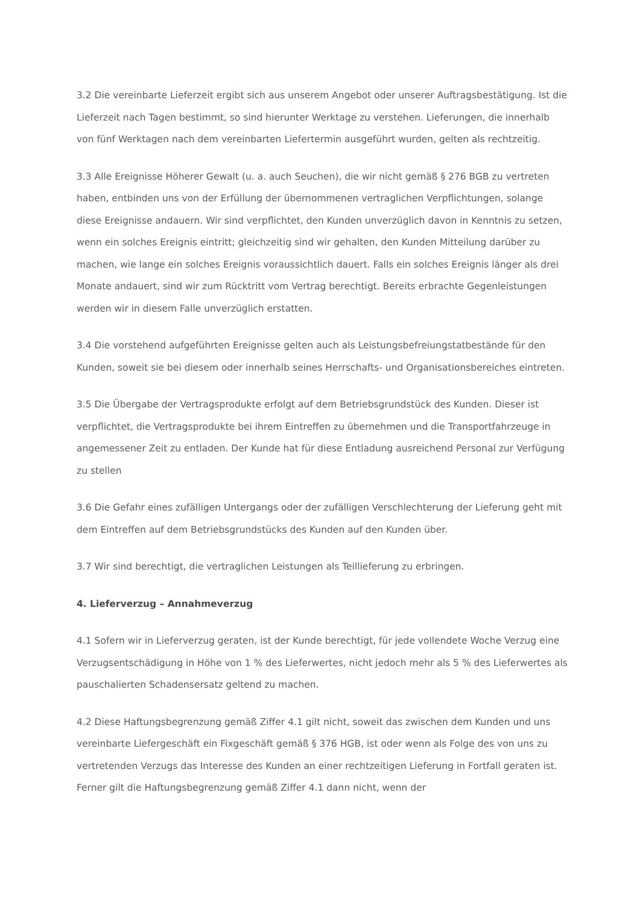3.2 Die vereinbarte Lieferzeit ergibt sich aus unserem Angebot oder unserer Auftragsbestätigung. Ist die Lieferzeit nach Tagen bestimmt, so sind hierunter Werktage zu verstehen. Lieferungen, die innerhalb von fünf Werktagen nach dem vereinbarten Liefertermin ausgeführt wurden, gelten als rechtzeitig.
3.3 Alle Ereignisse Höherer Gewalt (u. a. auch Seuchen), die wir nicht gemäß § 276 BGB zu vertreten haben, entbinden uns von der Erfüllung der übernommenen vertraglichen Verpflichtungen, solange diese Ereignisse andauern. Wir sind verpflichtet, den Kunden unverzüglich davon in Kenntnis zu setzen, wenn ein solches Ereignis eintritt; gleichzeitig sind wir gehalten, den Kunden Mitteilung darüber zu machen, wie lange ein solches Ereignis voraussichtlich dauert. Falls ein solches Ereignis länger als drei Monate andauert, sind wir zum Rücktritt vom Vertrag berechtigt. Bereits erbrachte Gegenleistungen werden wir in diesem Falle unverzüglich erstatten.
3.4 Die vorstehend aufgeführten Ereignisse gelten auch als Leistungsbefreiungstatbestände für den Kunden, soweit sie bei diesem oder innerhalb seines Herrschafts- und Organisationsbereiches eintreten.
3.5 Die Übergabe der Vertragsprodukte erfolgt auf dem Betriebsgrundstück des Kunden. Dieser ist verpflichtet, die Vertragsprodukte bei ihrem Eintreffen zu übernehmen und die Transportfahrzeuge in angemessener Zeit zu entladen. Der Kunde hat für diese Entladung ausreichend Personal zur Verfügung zu stellen
3.6 Die Gefahr eines zufälligen Untergangs oder der zufälligen Verschlechterung der Lieferung geht mit dem Eintreffen auf dem Betriebsgrundstücks des Kunden auf den Kunden über.
3.7 Wir sind berechtigt, die vertraglichen Leistungen als Teillieferung zu erbringen.
4. Lieferverzug – Annahmeverzug
4.1 Sofern wir in Lieferverzug geraten, ist der Kunde berechtigt, für jede vollendete Woche Verzug eine Verzugsentschädigung in Höhe von 1 % des Lieferwertes, nicht jedoch mehr als 5 % des Lieferwertes als pauschalierten Schadensersatz geltend zu machen.
4.2 Diese Haftungsbegrenzung gemäß Ziffer 4.1 gilt nicht, soweit das zwischen dem Kunden und uns vereinbarte Liefergeschäft ein Fixgeschäft gemäß § 376 HGB, ist oder wenn als Folge des von uns zu vertretenden Verzugs das Interesse des Kunden an einer rechtzeitigen Lieferung in Fortfall geraten ist. Ferner gilt die Haftungsbegrenzung gemäß Ziffer 4.1 dann nicht, wenn der